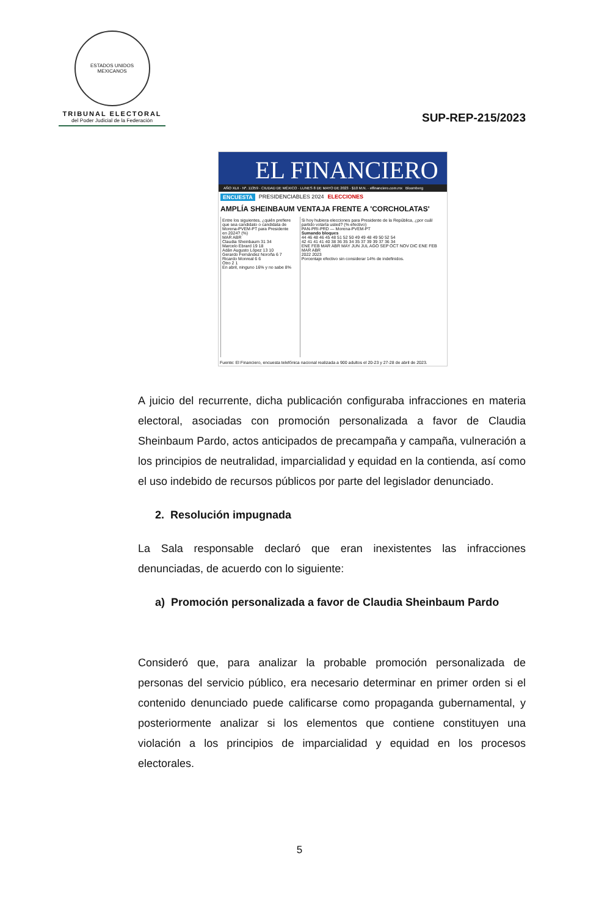ESTADOS UNIDOS MEXICANOS
TRIBUNAL ELECTORAL
del Poder Judicial de la Federación
SUP-REP-215/2023
EL FINANCIERO
AÑO XLII · Nº. 11359 · CIUDAD DE MÉXICO · LUNES 8 DE MAYO DE 2023 · $10 M.N. · elfinanciero.com.mx Bloomberg
ENCUESTA PRESIDENCIABLES 2024 ELECCIONES
AMPLÍA SHEINBAUM VENTAJA FRENTE A 'CORCHOLATAS'
Entre los siguientes, ¿quién prefiere que sea candidato o candidata de Morena-PVEM-PT para Presidente en 2024? (%)
MAR ABR
Claudia Sheinbaum 31 34
Marcelo Ebrard 19 18
Adán Augusto López 13 10
Gerardo Fernández Noroña 6 7
Ricardo Monreal 6 6
Otro 2 1
En abril, ninguno 16% y no sabe 8%
Si hoy hubiera elecciones para Presidente de la República, ¿por cuál partido votaría usted? (% efectivo)
PAN-PRI-PRD — Morena-PVEM-PT
Sumando bloques
44 46 48 46 45 48 51 52 50 49 49 48 49 50 52 54
42 41 41 41 40 38 36 35 34 35 37 39 39 37 36 34
ENE FEB MAR ABR MAY JUN JUL AGO SEP OCT NOV DIC ENE FEB MAR ABR
2022 2023
Porcentaje efectivo sin considerar 14% de indefinidos.
Fuente: El Financiero, encuesta telefónica nacional realizada a 900 adultos el 20-23 y 27-28 de abril de 2023.
A juicio del recurrente, dicha publicación configuraba infracciones en materia electoral, asociadas con promoción personalizada a favor de Claudia Sheinbaum Pardo, actos anticipados de precampaña y campaña, vulneración a los principios de neutralidad, imparcialidad y equidad en la contienda, así como el uso indebido de recursos públicos por parte del legislador denunciado.
2. Resolución impugnada
La Sala responsable declaró que eran inexistentes las infracciones denunciadas, de acuerdo con lo siguiente:
a) Promoción personalizada a favor de Claudia Sheinbaum Pardo
Consideró que, para analizar la probable promoción personalizada de personas del servicio público, era necesario determinar en primer orden si el contenido denunciado puede calificarse como propaganda gubernamental, y posteriormente analizar si los elementos que contiene constituyen una violación a los principios de imparcialidad y equidad en los procesos electorales.
5